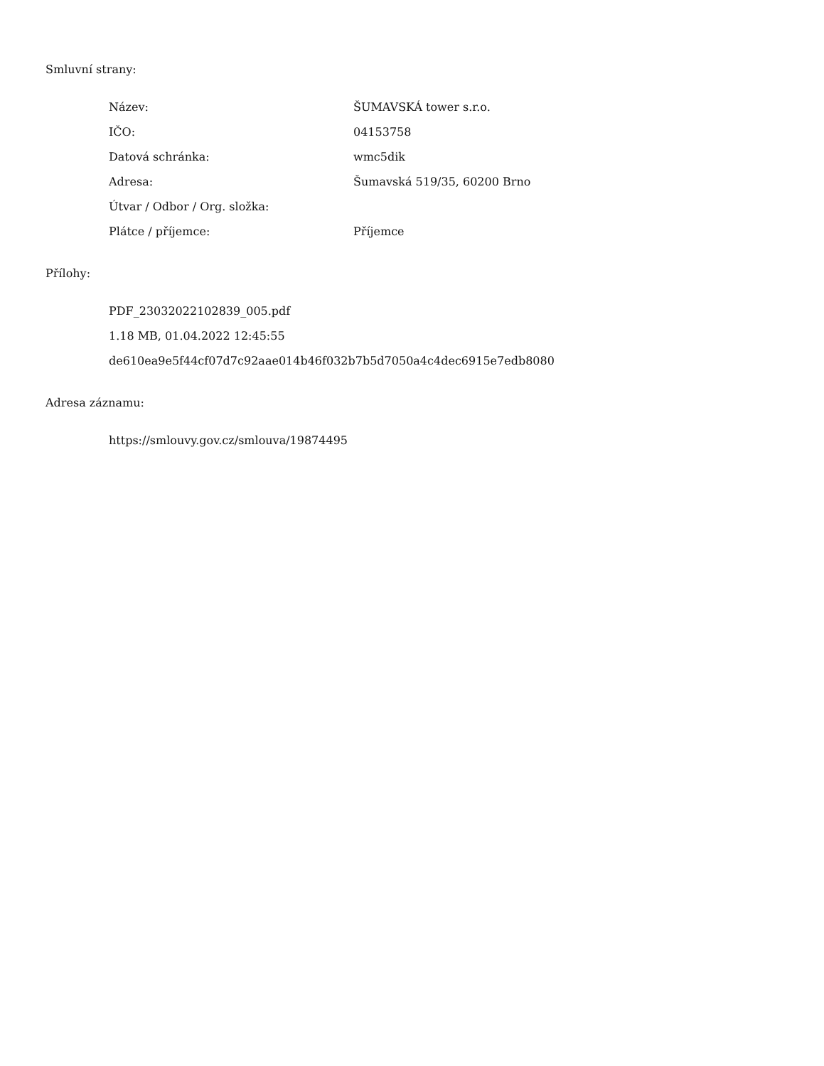Smluvní strany:
| Název: | ŠUMAVSKÁ tower s.r.o. |
| IČO: | 04153758 |
| Datová schránka: | wmc5dik |
| Adresa: | Šumavská 519/35, 60200 Brno |
| Útvar / Odbor / Org. složka: | |
| Plátce / příjemce: | Příjemce |
Přílohy:
PDF_23032022102839_005.pdf
1.18 MB, 01.04.2022 12:45:55
de610ea9e5f44cf07d7c92aae014b46f032b7b5d7050a4c4dec6915e7edb8080
Adresa záznamu:
https://smlouvy.gov.cz/smlouva/19874495